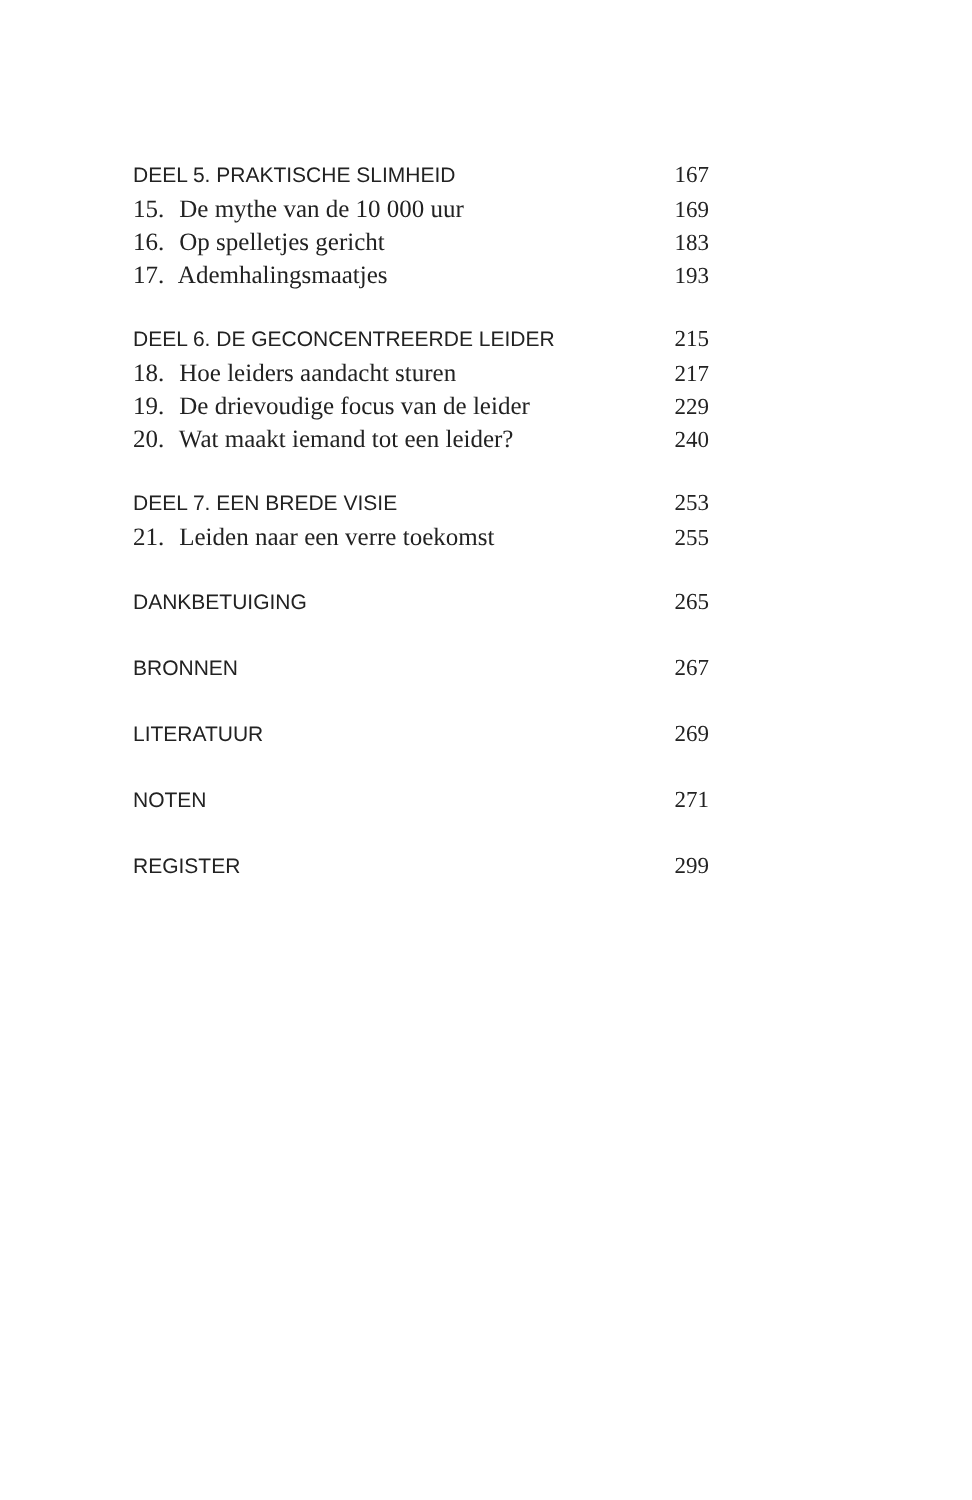DEEL 5. PRAKTISCHE SLIMHEID 167
15. De mythe van de 10 000 uur 169
16. Op spelletjes gericht 183
17. Ademhalingsmaatjes 193
DEEL 6. DE GECONCENTREERDE LEIDER 215
18. Hoe leiders aandacht sturen 217
19. De drievoudige focus van de leider 229
20. Wat maakt iemand tot een leider? 240
DEEL 7. EEN BREDE VISIE 253
21. Leiden naar een verre toekomst 255
DANKBETUIGING 265
BRONNEN 267
LITERATUUR 269
NOTEN 271
REGISTER 299